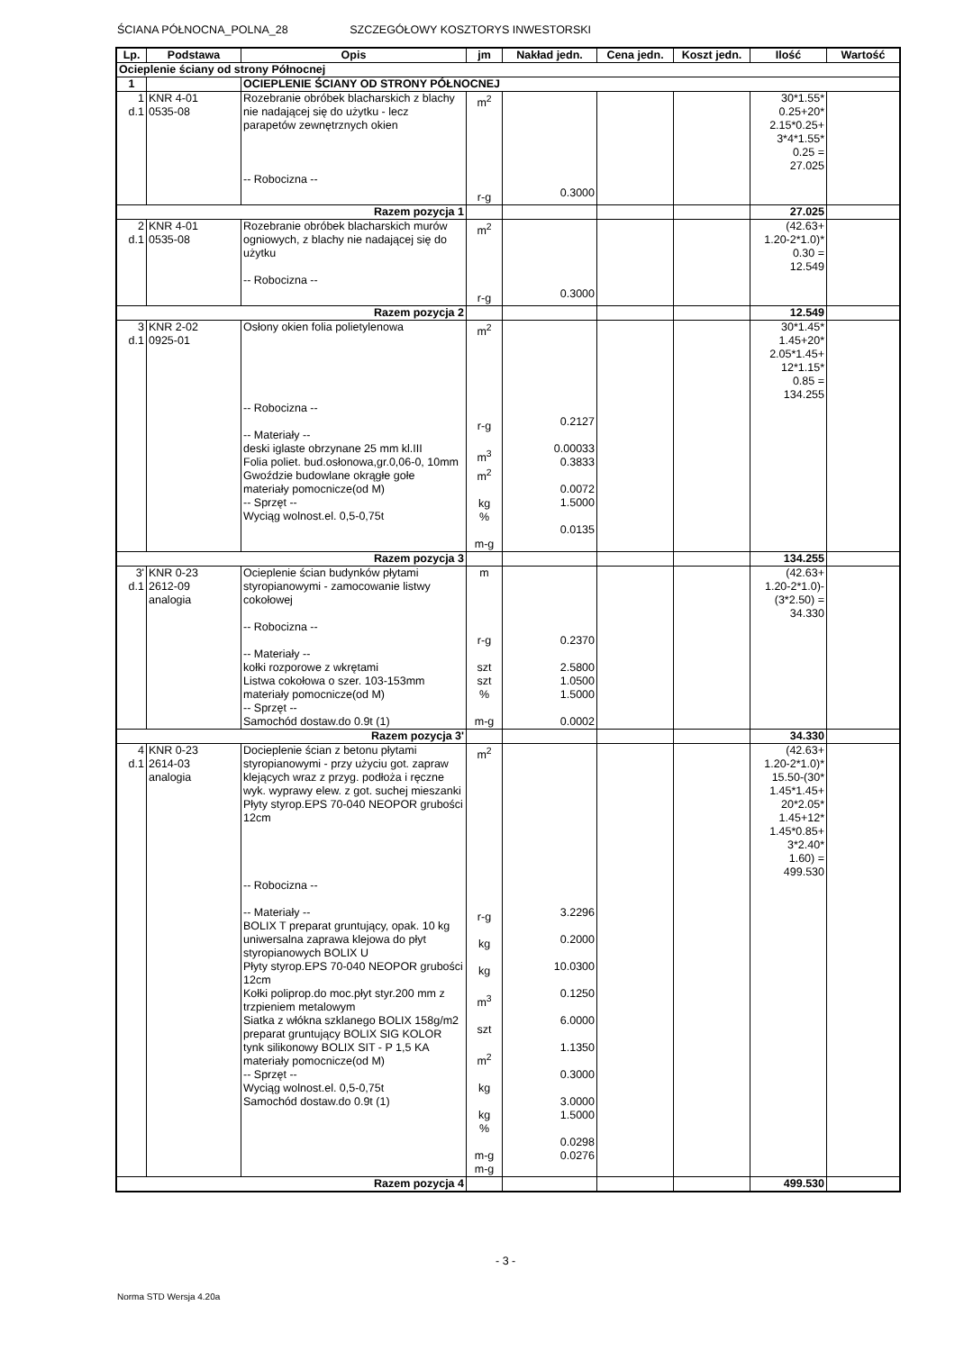ŚCIANA PÓŁNOCNA_POLNA_28 SZCZEGÓŁOWY KOSZTORYS INWESTORSKI
| Lp. | Podstawa | Opis | jm | Nakład jedn. | Cena jedn. | Koszt jedn. | Ilość | Wartość |
| --- | --- | --- | --- | --- | --- | --- | --- | --- |
| Ocieplenie ściany od strony Północnej | | | | | | | | |
| 1 | | OCIEPLENIE ŚCIANY OD STRONY PÓŁNOCNEJ | | | | | | |
| 1 d.1 | KNR 4-01 0535-08 | Rozebranie obróbek blacharskich z blachy nie nadającej się do użytku - lecz parapetów zewnętrznych okien -- Robocizna -- | m<sup>2</sup> r-g | 0.3000 | | | 30*1.55* 0.25+20* 2.15*0.25+ 3*4*1.55* 0.25 = 27.025 | |
| Razem pozycja 1 | | | | | | | 27.025 | |
| 2 d.1 | KNR 4-01 0535-08 | Rozebranie obróbek blacharskich murów ogniowych, z blachy nie nadającej się do użytku -- Robocizna -- | m<sup>2</sup> r-g | 0.3000 | | | (42.63+ 1.20-2*1.0)* 0.30 = 12.549 | |
| Razem pozycja 2 | | | | | | | 12.549 | |
| 3 d.1 | KNR 2-02 0925-01 | Osłony okien folia polietylenowa -- Robocizna -- -- Materiały -- deski iglaste obrzynane 25 mm kl.III Folia poliet. bud.osłonowa,gr.0,06-0, 10mm Gwoździe budowlane okrągłe gołe materiały pomocnicze(od M) -- Sprzęt -- Wyciąg wolnost.el. 0,5-0,75t | m<sup>2</sup> r-g m<sup>3</sup> m<sup>2</sup> kg % m-g | 0.2127 0.00033 0.3833 0.0072 1.5000 0.0135 | | | 30*1.45* 1.45+20* 2.05*1.45+ 12*1.15* 0.85 = 134.255 | |
| Razem pozycja 3 | | | | | | | 134.255 | |
| 3' d.1 | KNR 0-23 2612-09 analogia | Ocieplenie ścian budynków płytami styropianowymi - zamocowanie listwy cokołowej -- Robocizna -- -- Materiały -- kołki rozporowe z wkrętami Listwa cokołowa o szer. 103-153mm materiały pomocnicze(od M) -- Sprzęt -- Samochód dostaw.do 0.9t (1) | m r-g szt szt % m-g | 0.2370 2.5800 1.0500 1.5000 0.0002 | | | (42.63+ 1.20-2*1.0)- (3*2.50) = 34.330 | |
| Razem pozycja 3' | | | | | | | 34.330 | |
| 4 d.1 | KNR 0-23 2614-03 analogia | Docieplenie ścian z betonu płytami styropianowymi - przy użyciu got. zapraw klejących wraz z przyg. podłoża i ręczne wyk. wyprawy elew. z got. suchej mieszanki Płyty styrop.EPS 70-040 NEOPOR grubości 12cm -- Robocizna -- -- Materiały -- BOLIX T preparat gruntujący, opak. 10 kg uniwersalna zaprawa klejowa do płyt styropianowych BOLIX U Płyty styrop.EPS 70-040 NEOPOR grubości 12cm Kołki poliprop.do moc.płyt styr.200 mm z trzpieniem metalowym Siatka z włókna szklanego BOLIX 158g/m2 preparat gruntujący BOLIX SIG KOLOR tynk silikonowy BOLIX SIT - P 1,5 KA materiały pomocnicze(od M) -- Sprzęt -- Wyciąg wolnost.el. 0,5-0,75t Samochód dostaw.do 0.9t (1) | m<sup>2</sup> r-g kg kg m<sup>3</sup> szt m<sup>2</sup> kg kg % m-g m-g | 3.2296 0.2000 10.0300 0.1250 6.0000 1.1350 0.3000 3.0000 1.5000 0.0298 0.0276 | | | (42.63+ 1.20-2*1.0)* 15.50-(30* 1.45*1.45+ 20*2.05* 1.45+12* 1.45*0.85+ 3*2.40* 1.60) = 499.530 | |
| Razem pozycja 4 | | | | | | | 499.530 | |
- 3 -
Norma STD Wersja 4.20a